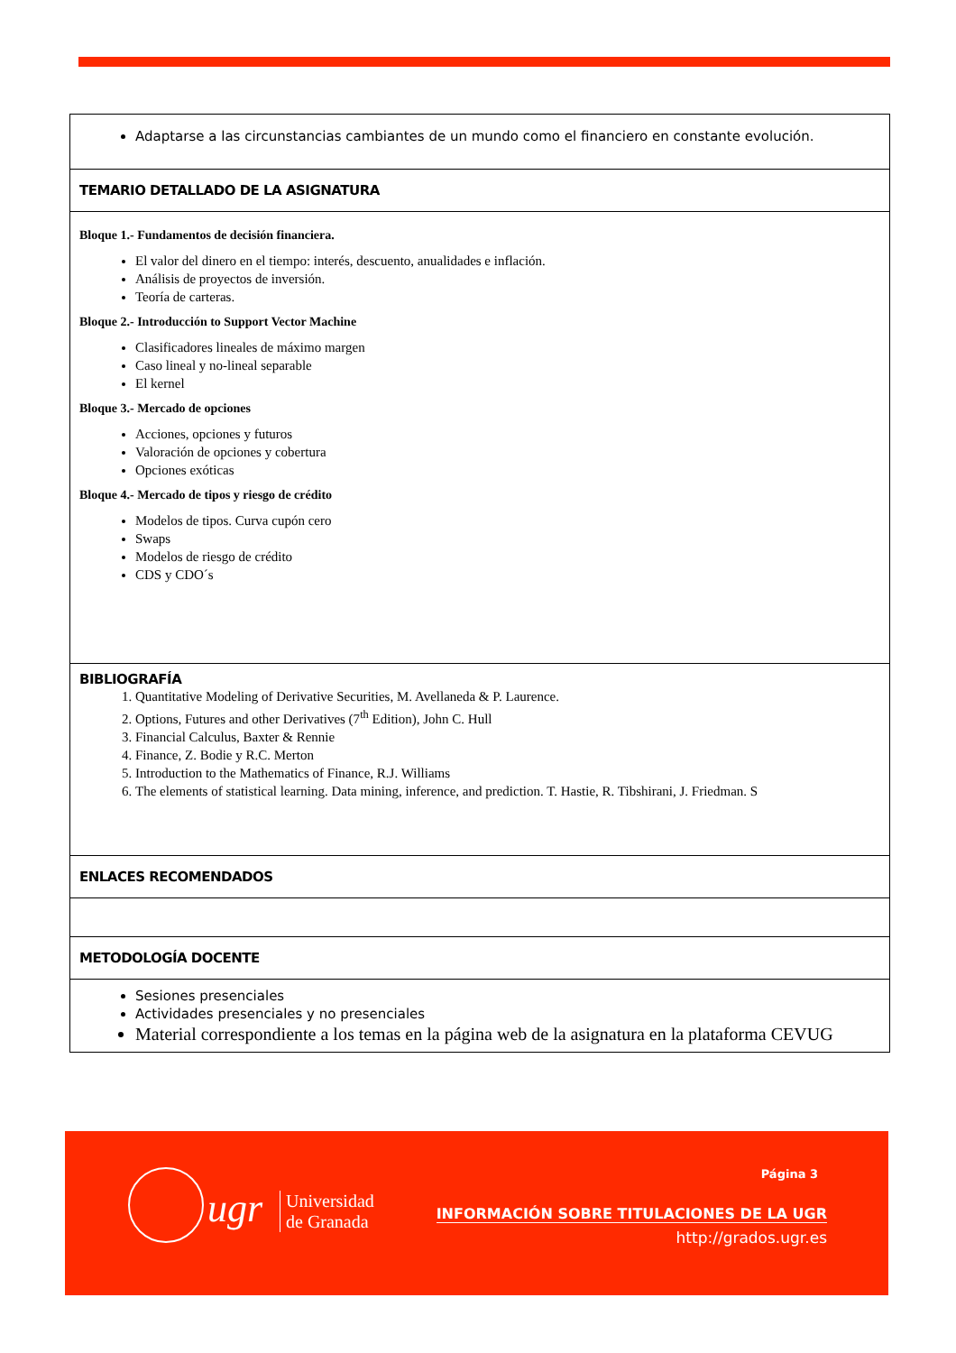Adaptarse a las circunstancias cambiantes de un mundo como el financiero en constante evolución.
TEMARIO DETALLADO DE LA ASIGNATURA
Bloque 1.- Fundamentos de decisión financiera.
El valor del dinero en el tiempo: interés, descuento, anualidades e inflación.
Análisis de proyectos de inversión.
Teoría de carteras.
Bloque 2.- Introducción to Support Vector Machine
Clasificadores lineales de máximo margen
Caso lineal y no-lineal separable
El kernel
Bloque 3.- Mercado de opciones
Acciones, opciones y futuros
Valoración de opciones y cobertura
Opciones exóticas
Bloque 4.- Mercado de tipos y riesgo de crédito
Modelos de tipos. Curva cupón cero
Swaps
Modelos de riesgo de crédito
CDS y CDO´s
BIBLIOGRAFÍA
1. Quantitative Modeling of Derivative Securities, M. Avellaneda & P. Laurence.
2. Options, Futures and other Derivatives (7<sup>th</sup> Edition), John C. Hull
3. Financial Calculus, Baxter & Rennie
4. Finance, Z. Bodie y R.C. Merton
5. Introduction to the Mathematics of Finance, R.J. Williams
6. The elements of statistical learning. Data mining, inference, and prediction. T. Hastie, R. Tibshirani, J. Friedman. S
ENLACES RECOMENDADOS
METODOLOGÍA DOCENTE
Sesiones presenciales
Actividades presenciales y no presenciales
Material correspondiente a los temas en la página web de la asignatura en la plataforma CEVUG
ugr
Universidad
de Granada
Página 3
INFORMACIÓN SOBRE TITULACIONES DE LA UGR
http://grados.ugr.es